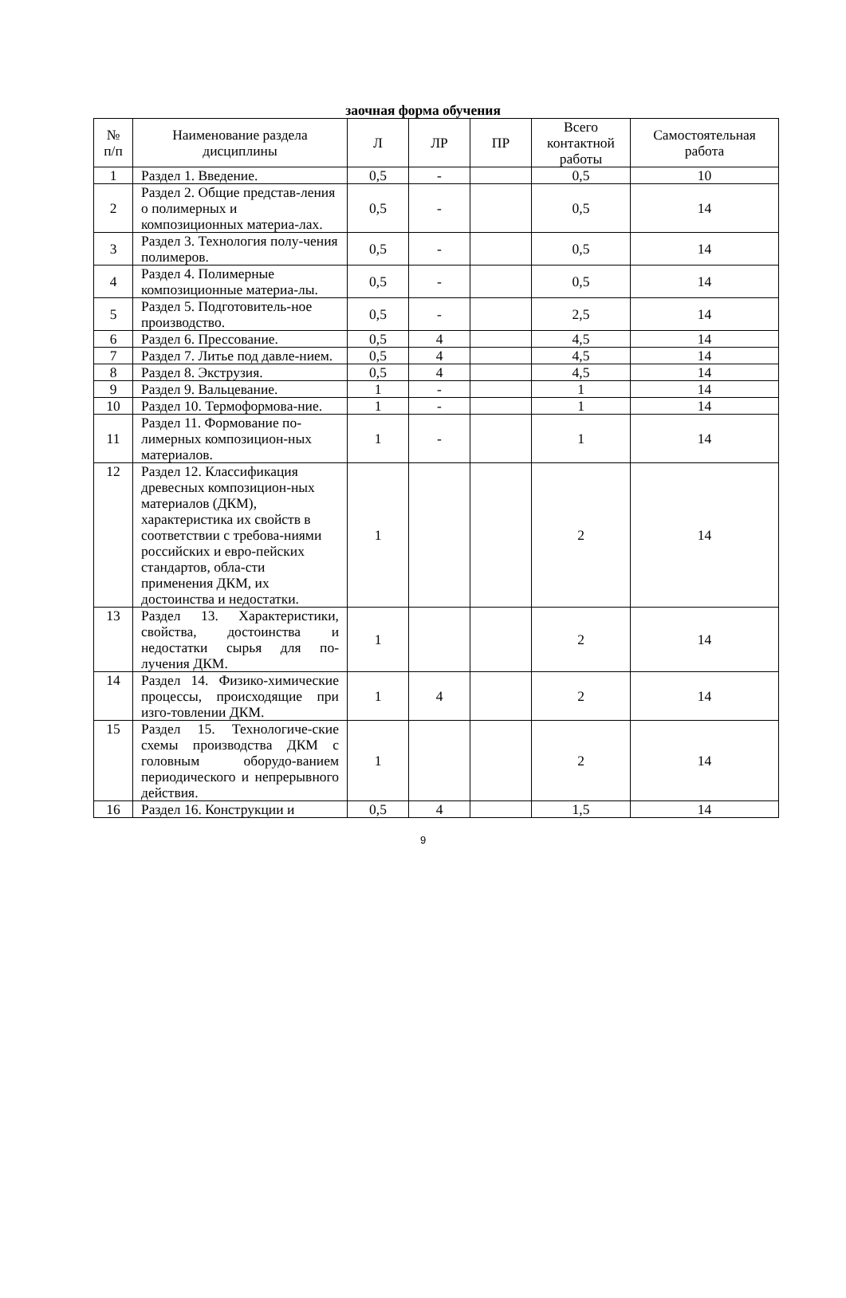заочная форма обучения
| № п/п | Наименование раздела дисциплины | Л | ЛР | ПР | Всего контактной работы | Самостоятельная работа |
| --- | --- | --- | --- | --- | --- | --- |
| 1 | Раздел 1. Введение. | 0,5 | - | | 0,5 | 10 |
| 2 | Раздел 2. Общие представ-ления о полимерных и композиционных материа-лах. | 0,5 | - | | 0,5 | 14 |
| 3 | Раздел 3. Технология полу-чения полимеров. | 0,5 | - | | 0,5 | 14 |
| 4 | Раздел 4. Полимерные композиционные материа-лы. | 0,5 | - | | 0,5 | 14 |
| 5 | Раздел 5. Подготовитель-ное производство. | 0,5 | - | | 2,5 | 14 |
| 6 | Раздел 6. Прессование. | 0,5 | 4 | | 4,5 | 14 |
| 7 | Раздел 7. Литье под давле-нием. | 0,5 | 4 | | 4,5 | 14 |
| 8 | Раздел 8. Экструзия. | 0,5 | 4 | | 4,5 | 14 |
| 9 | Раздел 9. Вальцевание. | 1 | - | | 1 | 14 |
| 10 | Раздел 10. Термоформова-ние. | 1 | - | | 1 | 14 |
| 11 | Раздел 11. Формование по-лимерных композицион-ных материалов. | 1 | - | | 1 | 14 |
| 12 | Раздел 12. Классификация древесных композицион-ных материалов (ДКМ), характеристика их свойств в соответствии с требова-ниями российских и евро-пейских стандартов, обла-сти применения ДКМ, их достоинства и недостатки. | 1 | | | 2 | 14 |
| 13 | Раздел 13. Характеристики, свойства, достоинства и недостатки сырья для по-лучения ДКМ. | 1 | | | 2 | 14 |
| 14 | Раздел 14. Физико-химические процессы, происходящие при изго-товлении ДКМ. | 1 | 4 | | 2 | 14 |
| 15 | Раздел 15. Технологиче-ские схемы производства ДКМ с головным оборудо-ванием периодического и непрерывного действия. | 1 | | | 2 | 14 |
| 16 | Раздел 16. Конструкции и | 0,5 | 4 | | 1,5 | 14 |
9